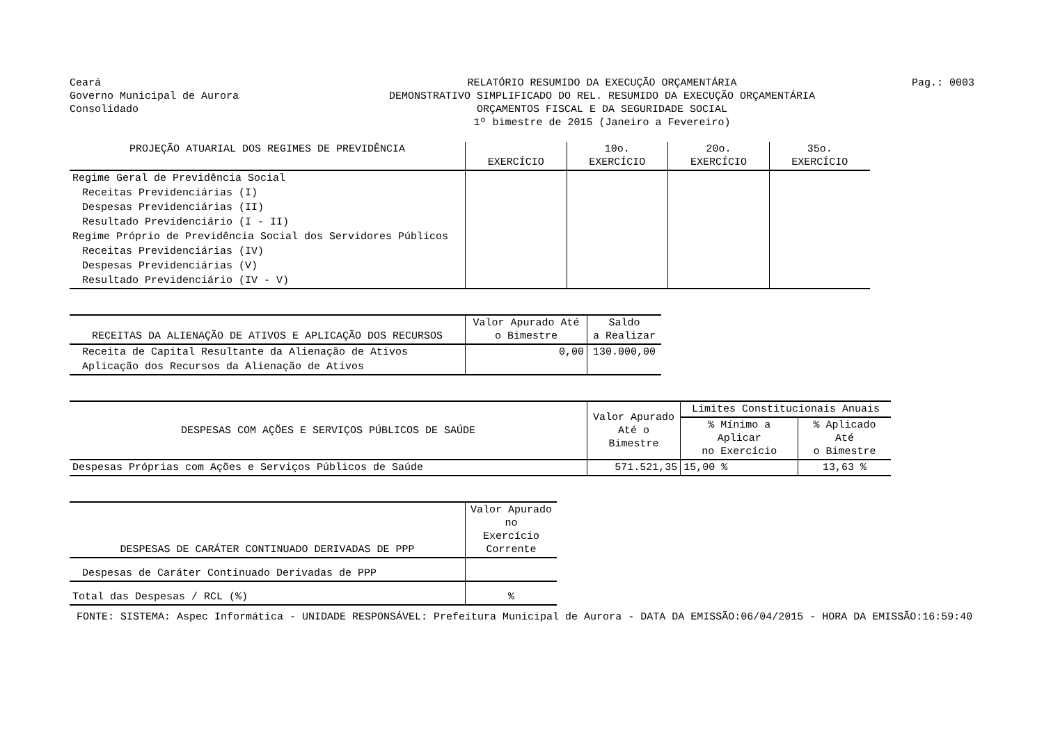Ceará
Governo Municipal de Aurora
Consolidado
RELATÓRIO RESUMIDO DA EXECUÇÃO ORÇAMENTÁRIA
DEMONSTRATIVO SIMPLIFICADO DO REL. RESUMIDO DA EXECUÇÃO ORÇAMENTÁRIA
ORÇAMENTOS FISCAL E DA SEGURIDADE SOCIAL
1º bimestre de 2015 (Janeiro a Fevereiro)
Pag.: 0003
| PROJEÇÃO ATUARIAL DOS REGIMES DE PREVIDÊNCIA | EXERCÍCIO | 10o. EXERCÍCIO | 20o. EXERCÍCIO | 35o. EXERCÍCIO |
| --- | --- | --- | --- | --- |
| Regime Geral de Previdência Social | | | | |
| Receitas Previdenciárias (I) | | | | |
| Despesas Previdenciárias (II) | | | | |
| Resultado Previdenciário (I - II) | | | | |
| Regime Próprio de Previdência Social dos Servidores Públicos | | | | |
| Receitas Previdenciárias (IV) | | | | |
| Despesas Previdenciárias (V) | | | | |
| Resultado Previdenciário (IV - V) | | | | |
| RECEITAS DA ALIENAÇÃO DE ATIVOS E APLICAÇÃO DOS RECURSOS | Valor Apurado Até o Bimestre | Saldo a Realizar |
| --- | --- | --- |
| Receita de Capital Resultante da Alienação de Ativos | 0,00 | 130.000,00 |
| Aplicação dos Recursos da Alienação de Ativos | | |
| DESPESAS COM AÇÕES E SERVIÇOS PÚBLICOS DE SAÚDE | Valor Apurado Até o Bimestre | Limites Constitucionais Anuais | |
| --- | --- | --- | --- |
| | | % Mínimo a Aplicar no Exercício | % Aplicado Até o Bimestre |
| Despesas Próprias com Ações e Serviços Públicos de Saúde | 571.521,35 | 15,00 % | 13,63 % |
| DESPESAS DE CARÁTER CONTINUADO DERIVADAS DE PPP | Valor Apurado no Exercício Corrente |
| --- | --- |
| Despesas de Caráter Continuado Derivadas de PPP | |
| Total das Despesas / RCL (%) | % |
FONTE: SISTEMA: Aspec Informática - UNIDADE RESPONSÁVEL: Prefeitura Municipal de Aurora - DATA DA EMISSÃO:06/04/2015 - HORA DA EMISSÃO:16:59:40